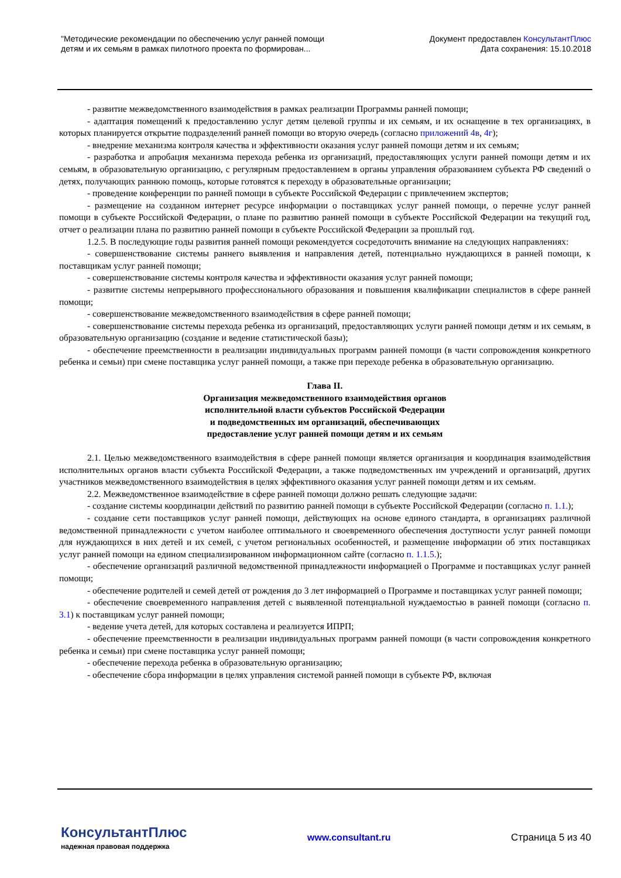"Методические рекомендации по обеспечению услуг ранней помощи
детям и их семьям в рамках пилотного проекта по формирован...
Документ предоставлен КонсультантПлюс
Дата сохранения: 15.10.2018
- развитие межведомственного взаимодействия в рамках реализации Программы ранней помощи;
- адаптация помещений к предоставлению услуг детям целевой группы и их семьям, и их оснащение в тех организациях, в которых планируется открытие подразделений ранней помощи во вторую очередь (согласно приложений 4в, 4г);
- внедрение механизма контроля качества и эффективности оказания услуг ранней помощи детям и их семьям;
- разработка и апробация механизма перехода ребенка из организаций, предоставляющих услуги ранней помощи детям и их семьям, в образовательную организацию, с регулярным предоставлением в органы управления образованием субъекта РФ сведений о детях, получающих раннюю помощь, которые готовятся к переходу в образовательные организации;
- проведение конференции по ранней помощи в субъекте Российской Федерации с привлечением экспертов;
- размещение на созданном интернет ресурсе информации о поставщиках услуг ранней помощи, о перечне услуг ранней помощи в субъекте Российской Федерации, о плане по развитию ранней помощи в субъекте Российской Федерации на текущий год, отчет о реализации плана по развитию ранней помощи в субъекте Российской Федерации за прошлый год.
1.2.5. В последующие годы развития ранней помощи рекомендуется сосредоточить внимание на следующих направлениях:
- совершенствование системы раннего выявления и направления детей, потенциально нуждающихся в ранней помощи, к поставщикам услуг ранней помощи;
- совершенствование системы контроля качества и эффективности оказания услуг ранней помощи;
- развитие системы непрерывного профессионального образования и повышения квалификации специалистов в сфере ранней помощи;
- совершенствование межведомственного взаимодействия в сфере ранней помощи;
- совершенствование системы перехода ребенка из организаций, предоставляющих услуги ранней помощи детям и их семьям, в образовательную организацию (создание и ведение статистической базы);
- обеспечение преемственности в реализации индивидуальных программ ранней помощи (в части сопровождения конкретного ребенка и семьи) при смене поставщика услуг ранней помощи, а также при переходе ребенка в образовательную организацию.
Глава II.
Организация межведомственного взаимодействия органов
исполнительной власти субъектов Российской Федерации
и подведомственных им организаций, обеспечивающих
предоставление услуг ранней помощи детям и их семьям
2.1. Целью межведомственного взаимодействия в сфере ранней помощи является организация и координация взаимодействия исполнительных органов власти субъекта Российской Федерации, а также подведомственных им учреждений и организаций, других участников межведомственного взаимодействия в целях эффективного оказания услуг ранней помощи детям и их семьям.
2.2. Межведомственное взаимодействие в сфере ранней помощи должно решать следующие задачи:
- создание системы координации действий по развитию ранней помощи в субъекте Российской Федерации (согласно п. 1.1.);
- создание сети поставщиков услуг ранней помощи, действующих на основе единого стандарта, в организациях различной ведомственной принадлежности с учетом наиболее оптимального и своевременного обеспечения доступности услуг ранней помощи для нуждающихся в них детей и их семей, с учетом региональных особенностей, и размещение информации об этих поставщиках услуг ранней помощи на едином специализированном информационном сайте (согласно п. 1.1.5.);
- обеспечение организаций различной ведомственной принадлежности информацией о Программе и поставщиках услуг ранней помощи;
- обеспечение родителей и семей детей от рождения до 3 лет информацией о Программе и поставщиках услуг ранней помощи;
- обеспечение своевременного направления детей с выявленной потенциальной нуждаемостью в ранней помощи (согласно п. 3.1) к поставщикам услуг ранней помощи;
- ведение учета детей, для которых составлена и реализуется ИПРП;
- обеспечение преемственности в реализации индивидуальных программ ранней помощи (в части сопровождения конкретного ребенка и семьи) при смене поставщика услуг ранней помощи;
- обеспечение перехода ребенка в образовательную организацию;
- обеспечение сбора информации в целях управления системой ранней помощи в субъекте РФ, включая
КонсультантПлюс
надежная правовая поддержка
www.consultant.ru Страница 5 из 40